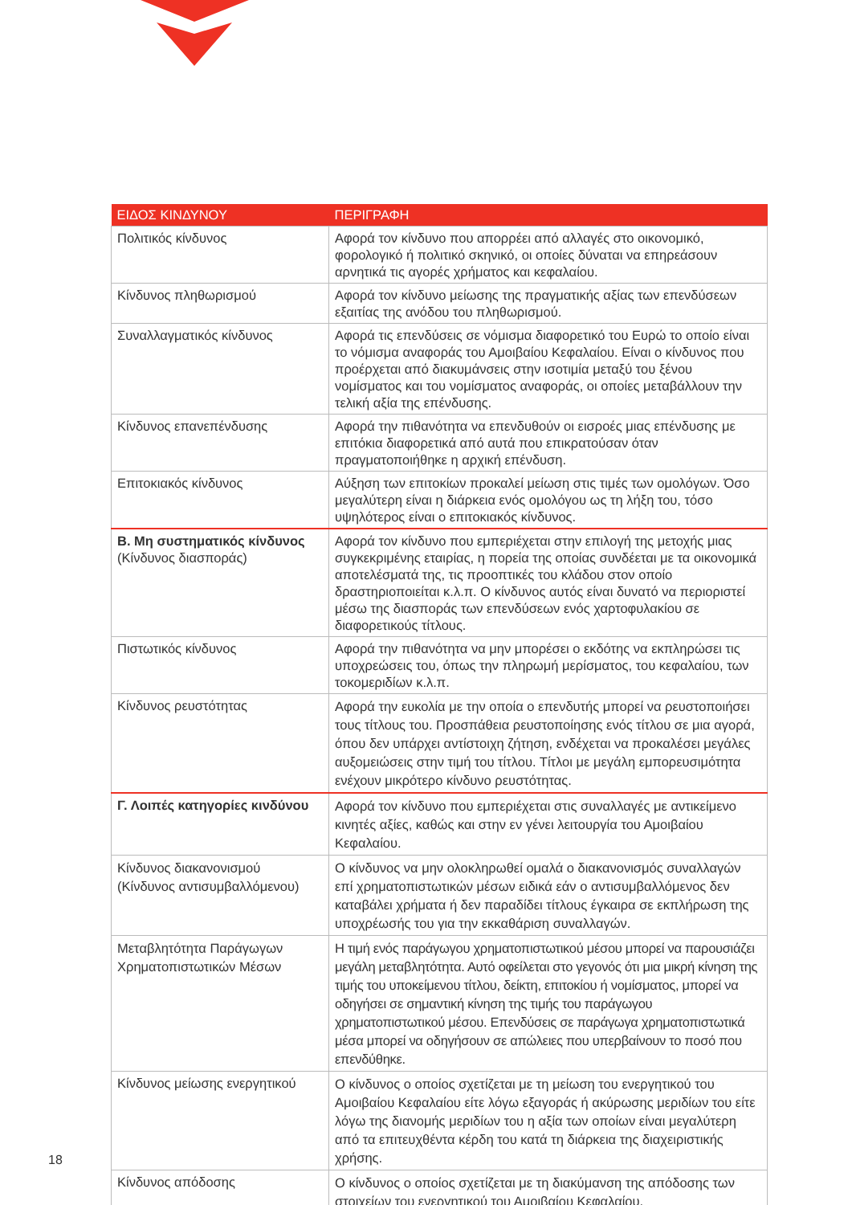| ΕΙΔΟΣ ΚΙΝΔΥΝΟΥ | ΠΕΡΙΓΡΑΦΗ |
| --- | --- |
| Πολιτικός κίνδυνος | Αφορά τον κίνδυνο που απορρέει από αλλαγές στο οικονομικό, φορολογικό ή πολιτικό σκηνικό, οι οποίες δύναται να επηρεάσουν αρνητικά τις αγορές χρήματος και κεφαλαίου. |
| Κίνδυνος πληθωρισμού | Αφορά τον κίνδυνο μείωσης της πραγματικής αξίας των επενδύσεων εξαιτίας της ανόδου του πληθωρισμού. |
| Συναλλαγματικός κίνδυνος | Αφορά τις επενδύσεις σε νόμισμα διαφορετικό του Ευρώ το οποίο είναι το νόμισμα αναφοράς του Αμοιβαίου Κεφαλαίου. Είναι ο κίνδυνος που προέρχεται από διακυμάνσεις στην ισοτιμία μεταξύ του ξένου νομίσματος και του νομίσματος αναφοράς, οι οποίες μεταβάλλουν την τελική αξία της επένδυσης. |
| Κίνδυνος επανεπένδυσης | Αφορά την πιθανότητα να επενδυθούν οι εισροές μιας επένδυσης με επιτόκια διαφορετικά από αυτά που επικρατούσαν όταν πραγματοποιήθηκε η αρχική επένδυση. |
| Επιτοκιακός κίνδυνος | Αύξηση των επιτοκίων προκαλεί μείωση στις τιμές των ομολόγων. Όσο μεγαλύτερη είναι η διάρκεια ενός ομολόγου ως τη λήξη του, τόσο υψηλότερος είναι ο επιτοκιακός κίνδυνος. |
| Β. Μη συστηματικός κίνδυνος (Κίνδυνος διασποράς) | Αφορά τον κίνδυνο που εμπεριέχεται στην επιλογή της μετοχής μιας συγκεκριμένης εταιρίας, η πορεία της οποίας συνδέεται με τα οικονομικά αποτελέσματά της, τις προοπτικές του κλάδου στον οποίο δραστηριοποιείται κ.λ.π. Ο κίνδυνος αυτός είναι δυνατό να περιοριστεί μέσω της διασποράς των επενδύσεων ενός χαρτοφυλακίου σε διαφορετικούς τίτλους. |
| Πιστωτικός κίνδυνος | Αφορά την πιθανότητα να μην μπορέσει ο εκδότης να εκπληρώσει τις υποχρεώσεις του, όπως την πληρωμή μερίσματος, του κεφαλαίου, των τοκομεριδίων κ.λ.π. |
| Κίνδυνος ρευστότητας | Αφορά την ευκολία με την οποία ο επενδυτής μπορεί να ρευστοποιήσει τους τίτλους του. Προσπάθεια ρευστοποίησης ενός τίτλου σε μια αγορά, όπου δεν υπάρχει αντίστοιχη ζήτηση, ενδέχεται να προκαλέσει μεγάλες αυξομειώσεις στην τιμή του τίτλου. Τίτλοι με μεγάλη εμπορευσιμότητα ενέχουν μικρότερο κίνδυνο ρευστότητας. |
| Γ. Λοιπές κατηγορίες κινδύνου | Αφορά τον κίνδυνο που εμπεριέχεται στις συναλλαγές με αντικείμενο κινητές αξίες, καθώς και στην εν γένει λειτουργία του Αμοιβαίου Κεφαλαίου. |
| Κίνδυνος διακανονισμού (Κίνδυνος αντισυμβαλλόμενου) | Ο κίνδυνος να μην ολοκληρωθεί ομαλά ο διακανονισμός συναλλαγών επί χρηματοπιστωτικών μέσων ειδικά εάν ο αντισυμβαλλόμενος δεν καταβάλει χρήματα ή δεν παραδίδει τίτλους έγκαιρα σε εκπλήρωση της υποχρέωσής του για την εκκαθάριση συναλλαγών. |
| Μεταβλητότητα Παράγωγων Χρηματοπιστωτικών Μέσων | Η τιμή ενός παράγωγου χρηματοπιστωτικού μέσου μπορεί να παρουσιάζει μεγάλη μεταβλητότητα. Αυτό οφείλεται στο γεγονός ότι μια μικρή κίνηση της τιμής του υποκείμενου τίτλου, δείκτη, επιτοκίου ή νομίσματος, μπορεί να οδηγήσει σε σημαντική κίνηση της τιμής του παράγωγου χρηματοπιστωτικού μέσου. Επενδύσεις σε παράγωγα χρηματοπιστωτικά μέσα μπορεί να οδηγήσουν σε απώλειες που υπερβαίνουν το ποσό που επενδύθηκε. |
| Κίνδυνος μείωσης ενεργητικού | Ο κίνδυνος ο οποίος σχετίζεται με τη μείωση του ενεργητικού του Αμοιβαίου Κεφαλαίου είτε λόγω εξαγοράς ή ακύρωσης μεριδίων του είτε λόγω της διανομής μεριδίων του η αξία των οποίων είναι μεγαλύτερη από τα επιτευχθέντα κέρδη του κατά τη διάρκεια της διαχειριστικής χρήσης. |
| Κίνδυνος απόδοσης | Ο κίνδυνος ο οποίος σχετίζεται με τη διακύμανση της απόδοσης των στοιχείων του ενεργητικού του Αμοιβαίου Κεφαλαίου. |
18